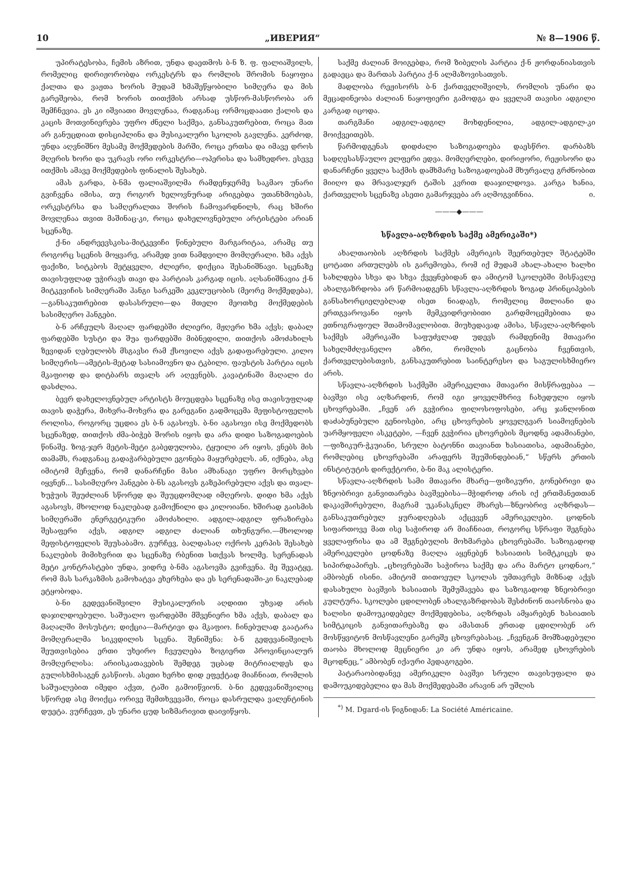10 „ИВЕРИЯ“№ 8—1906 წ.
უპირატესობა, ჩემის აზრით, უნდა დაეთმოს ბ-ნ ზ. ფ. ფალიაშვილს, რომელიც დირიჟორობდა ორკესტრს და რომლის შრომის ნაყოფია ქალთა და ვაჟთა ხორის მუდამ ხმაშეწყობილი სიმღერა და მის გარეშეობა, რომ ხორის თითქმის არსად უსწორ-მასწორობა არ შემჩნევია. ეს კი იშვიათი მოვლენაა, რადგანაც ორმოცდაათი ქალის და კაცის მოთვინიერება უფრო ძნელი საქმეა, განსაკუთრებით, როცა მათ არ განუცდიათ დისციპლინა და მუსიკალური სკოლის გავლენა. კერძოდ, უნდა აღვნიშნო მესამე მოქმედების მარში, როცა ერთსა და იმავე დროს მღერის ხორი და უკრავს ორი ორკესტრი—ოპერისა და სამხედრო. ესევე ითქმის ამავე მოქმედების ფინალის შესახებ.
ამას გარდა, ბ-ნმა ფალიაშვილმა რამდენჯერმე საკმაო უნარი გვიჩვენა იმისა, თუ როგორ ხელოვნურად არიგებდა უთანხმოებას, ორკესტრსა და სამღერალთა შორის ჩამოვარდნილს, რაც ხშირი მოვლენაა თვით მაშინაც-კი, როცა დახელოვნებული არტისტები არიან სცენაზე.
ქ-ნი ანდრეევსკისა-მიტკევიჩი წინებული მარგარიტაა, არამც თუ როგორც სცენის მოყვარე, არამედ ვით ნამდვილი მომღერალი. ხმა აქვს ფაქიზი, სიტკბოს მეტყველი, ძლიერი, დიქცია შესანიშნავი. სცენაზე თავისუფლად უჭირავს თავი და პარტიას კარგად იცის. აღსანიშნავია ქ-ნ მიტკევიჩის სიმღერაში ჰანგი სარკეში კეკლუცობის (მეორე მოქმედება),—განსაკუთრებით დასასრული—და მთელი მეოთხე მოქმედების სასიმღერო ჰანგები.
ბ-ნ არჩეულს მაღალ ფარდებში ძლიერი, მჟღერი ხმა აქვს; დაბალ ფარდებში სუსტი და შუა ფარდებში მიბნედილი, თითქოს ამოძახილს ზევიდან ღებულობს მსგავსი რამ ქსოვილი აქვს გადაფარებული. კილო სიმღერის—ამეტის-მეტად სასიამოვნო და ტკბილი. ფაუსტის პარტია იცის მკაფიოდ და დიტბარს თვალს არ აღევნებს. კავატინაში მაღალი do დასძლია.
ბევრ დახელოვნებულ არტისტს მოუცდება სცენაზე ისე თავისუფლად თავის დაჭერა, მიხვრა-მოხვრა და გარეგანი გადმოცემა მეფისტოფელის როლისა, როგორც უცდია ეს ბ-ნ აგასოვს. ბ-ნი აგასოვი ისე მოქმედობს სცენაზედ, თითქოს ძმა-ბიჭებ შორის იყოს და არა დიდი საზოგადოების წინაშე. ზოგ-ჯერ მეტის-მეტი გაბედულობა, ტყუილი არ იყოს, ვნებს მის თამაშს, რადგანაც გადაჭარბებული ეგონება მაყურებელს. ან, იქნება, ასე იმიტომ მეჩვენა, რომ დანარჩენი მასი ამხანაგი უფრო მორცხვები იყვნენ... სასიმღერო ჰანგები ბ-ნს აგასოვს გაზეპირებული აქვს და თვალ-ხუჭუის შეუძლიან სწორედ და შეუცდომლად იმღეროს. დიდი ხმა აქვს აგასოვს, მხოლოდ ნაკლებად გამოქნილი და კილოიანი. ხშირად გაისმის სიმღერაში ენერგეტიკური ამოძახილი. ადგილ-ადგილ ფრაზირება შესაფერი აქვს, ადგილ ადგილ ძალიან თხუნგური.—მხოლოდ მეფისტოფელის შეუსაბამო. გურჩევ, ბალდასაღ ოქროს კერპის შესახებ ნაკლების მიმიხვრით და სცენაზე რბენით სთქვას ხოლმე. სერენადას მეტი კონტრასტები უნდა, ვიდრე ბ-ნმა აგასოვმა გვიჩვენა. მე შევატყე, რომ მას სარკაზმის გამოხატვა ეხერხება და ეს სერენადაში-კი ნაკლებად ეტყობოდა.
ბ-ნი გედევანიშვილი მუსიკალურის აღდითი უხვად არის დაჯილდოებული. საშუალო ფარდებში მშვენიერი ხმა აქვს, დაბალ და მაღალში მოსუსტო; დიქცია—მარტივი და მკაფიო. ჩინებულად გაატარა მომღერალმა სიკვდილის სცენა. შენიშვნა: ბ-ნ გედევანიშვილს შეუთვისებია ერთი უხეირო ჩვეულება ზოგიერთ პროვინციალურ მომღერლისა: არიისკათავების შემდეგ უცბად მიტრიალდეს და გულისხმისაგენ გასწიოს. ასეთი ხერხი დიდ ეფექტად მიაჩნიათ, რომლის საშუალებით იმედი აქვთ, ტაში გამოიწვიონ. ბ-ნი გედევანიშვილიც სწორედ ასე მოიქცა ორივე შემთხვევაში, როცა დასრულდა ვალენტინის დუეტა. ვურჩევთ, ეს უნარი ცუდ სიზმარივით დაივიწყოს.
საქმე ძალიან მოიგებდა, რომ ზიბელის პარტია ქ-ნ ჟორდანიასთვის გადაეცა და მართას პარტია ქ-ნ ალმაზოვისათვის.
მადლობა რეჟისორს ბ-ნ ქართველიშვილს, რომლის უნარი და მეცადინეობა ძალიან ნაყოფიერი გამოდგა და ყველამ თავისი ადგილი კარგად იცოდა.
თარგმანი ადგილ-ადგილ მოხდენილია, ადგილ-ადგილ-კი მოიქვეითებს.
წარმოდგენას დიდძალი საზოგადოება დაესწრო. დარბაზს სადღესასწაულო ელფერი ედვა. მომღერლები, დირიჟორი, რეჟისორი და დანარჩენი ყველა საქმის დამხმარე საზოგადოებამ მხურვალე გრძნობით მიიღო და მრავალჯერ ტაშის კვრით დააჯილდოვა. კარგა ხანია, ქართველის სცენაზე ასეთი გამარჯვება არ აღმოგვიჩნია. ი.
———◆———
სწავლა-აღზრდის საქმე ამერიკაში*)
ახალთაობის აღზრდის საქმეს ამერიკის შეერთებულ შტატებში ცოტათი ართულებს ის გარემოება, რომ იქ მუდამ ახალ-ახალი ხალხი სახლდება სხვა და სხვა ქვეყნებიდან და ამიტომ სკოლებში მისწავლე ახალგაზრდობა არ წარმოადგენს სწავლა-აღზრდის ზოგად პრინციპების განსახორციელებლად ისეთ ნიადაგს, რომელიც მთლიანი და ერთგვაროვანი იყოს მემკვიდრეობითი გარდმოცემებითა და ეთნოგრაფიულ შთამომავლობით. მიუხედავად ამისა, სწავლა-აღზრდის საქმეს ამერიკაში საფუძვლად უდევს რამდენიმე მთავარი სახელმძღვანელო აზრი, რომლის გაცნობა ჩვენთვის, ქართველებისთვის, განსაკუთრებით საინტერესო და საგულისხმიერო არის.
სწავლა-აღზრდის საქმეში ამერიკელთა მთავარი მისწრაფებაა — ბავშვი ისე აღზარდონ, რომ იგი ყოველმხრივ ჩახედული იყოს ცხოვრებაში. „ჩვენ არ გვჭირია ფილოსოფოსები, არც ჯანლონით დაძაბუნებული გენიოსები, არც ცხოვრების ყოველგვარ სიამოვნების უარმყოფელი ასკეტები, —ჩვენ გვჭირია ცხოვრების მცოდნე ადამიანები,—ფიზიკურ-ჭკუიანი, სრული ბატონნი თავიანთ ხასიათისა, ადამიანები, რომლებიც ცხოვრებაში არაფერს შეუშინდებიან,“ სწერს ერთის ინსტიტუტის დირექტორი, ბ-ნი მაკ ალისტერი.
სწავლა-აღზრდის სამი მთავარი მხარე—ფიზიკური, გონებრივი და ზნეობრივი განვითარება ბავშვებისა—მჭიდროდ არის იქ ერთმანეთთან დაკავშირებული, მაგრამ უკანასკნელ მხარეს—ზნეობრივ აღზრდას—განსაკუთრებულ ყურადღებას აქცევენ ამერიკელები. ცოდნის სიფართოვე მათ ისე საჭიროდ არ მიაჩნიათ, როგორც სწრაფი შეგნება ყველაფრისა და ამ შეგნებულის მოხმარება ცხოვრებაში. საზოგადოდ ამერიკელები ცოდნაზე მაღლა აყენებენ ხასიათის სიმტკიცეს და სიპირდაპირეს. „ცხოვრებაში საჭიროა საქმე და არა მარტო ცოდნაო,“ ამბობენ ისინი. ამიტომ თითოეულ სკოლას უმთავრეს მიზნად აქვს დასახული ბავშვის ხასიათის შემუშავება და საზოგადოდ ზნეობრივი კულტურა. სკოლები ცდილობენ ახალგაზრდობას შესძინონ თაოსნობა და ხალისი დამოუკიდებელ მოქმედებისა, აღზრდას ამყარებენ ხასიათის სიმტკიცის განვითარებაზე და ამასთან ერთად ცდილობენ არ მოსწყვიტონ მოსწავლენი გარეშე ცხოვრებასაც. „ჩვენგან მომზადებული თაობა მხოლოდ მეცნიერი კი არ უნდა იყოს, არამედ ცხოვრების მცოდნეც,“ ამბობენ იქაური პედაგოგები.
პატარაობიდანვე ამერიკელი ბავშვი სრული თავისუფალი და დამოუკიდებელია და მას მოქმედებაში არავინ არ უშლის
<sup>*)</sup> M. Dgard-ის წიგნიდან: La Société Américaine.